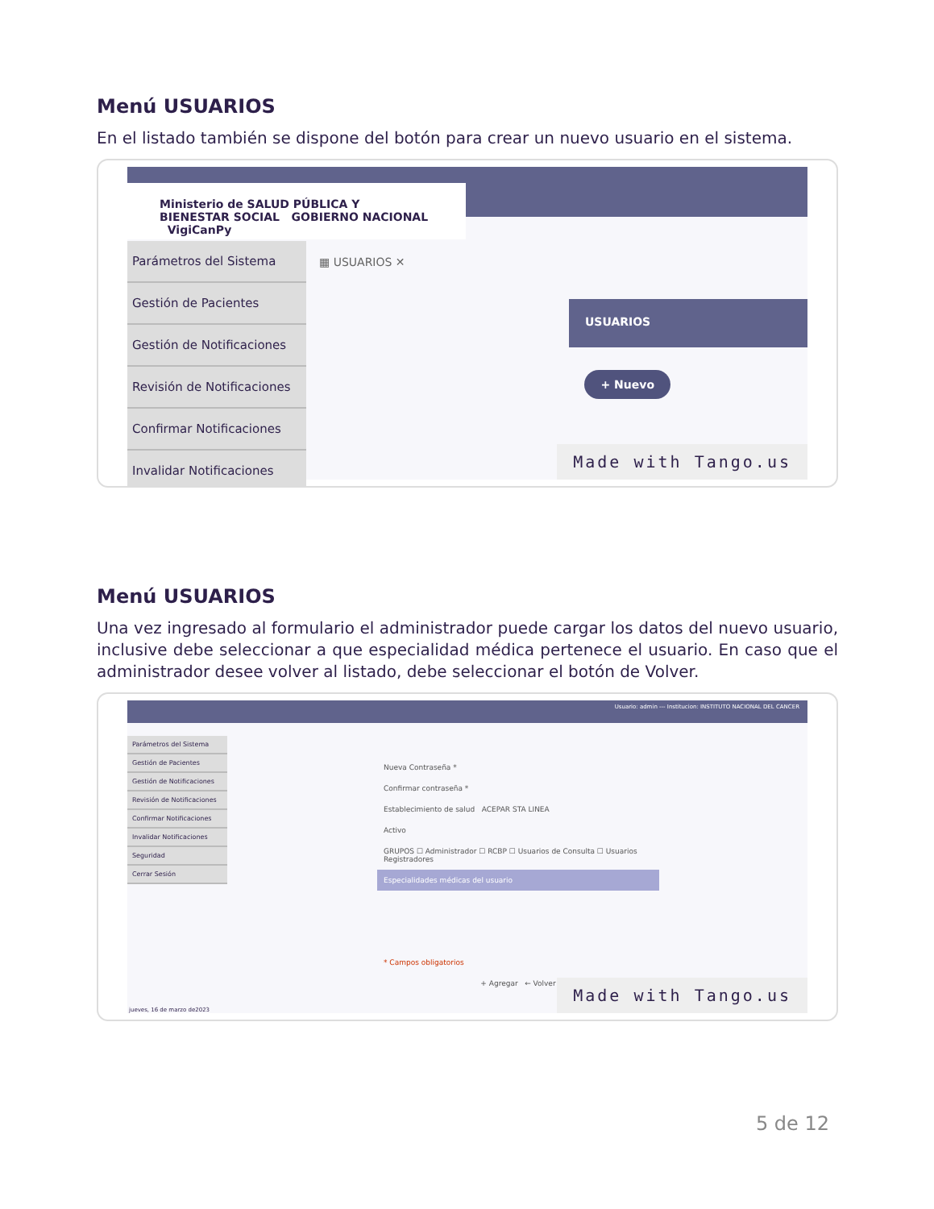Menú USUARIOS
En el listado también se dispone del botón para crear un nuevo usuario en el sistema.
Ministerio de SALUD PÚBLICA Y BIENESTAR SOCIAL GOBIERNO NACIONAL VigiCanPy
Parámetros del Sistema
Gestión de Pacientes
Gestión de Notificaciones
Revisión de Notificaciones
Confirmar Notificaciones
Invalidar Notificaciones
▦ USUARIOS ✕
USUARIOS
+ Nuevo
Made with Tango.us
Menú USUARIOS
Una vez ingresado al formulario el administrador puede cargar los datos del nuevo usuario, inclusive debe seleccionar a que especialidad médica pertenece el usuario. En caso que el administrador desee volver al listado, debe seleccionar el botón de Volver.
Usuario: admin --- Institucion: INSTITUTO NACIONAL DEL CANCER
Parámetros del Sistema
Gestión de Pacientes
Gestión de Notificaciones
Revisión de Notificaciones
Confirmar Notificaciones
Invalidar Notificaciones
Seguridad
Cerrar Sesión
Nueva Contraseña *
Confirmar contraseña *
Establecimiento de salud ACEPAR STA LINEA
Activo
GRUPOS ☐ Administrador ☐ RCBP ☐ Usuarios de Consulta ☐ Usuarios Registradores
Especialidades médicas del usuario
* Campos obligatorios
+ Agregar ← Volver
jueves, 16 de marzo de2023 Made with Tango.us
5 de 12